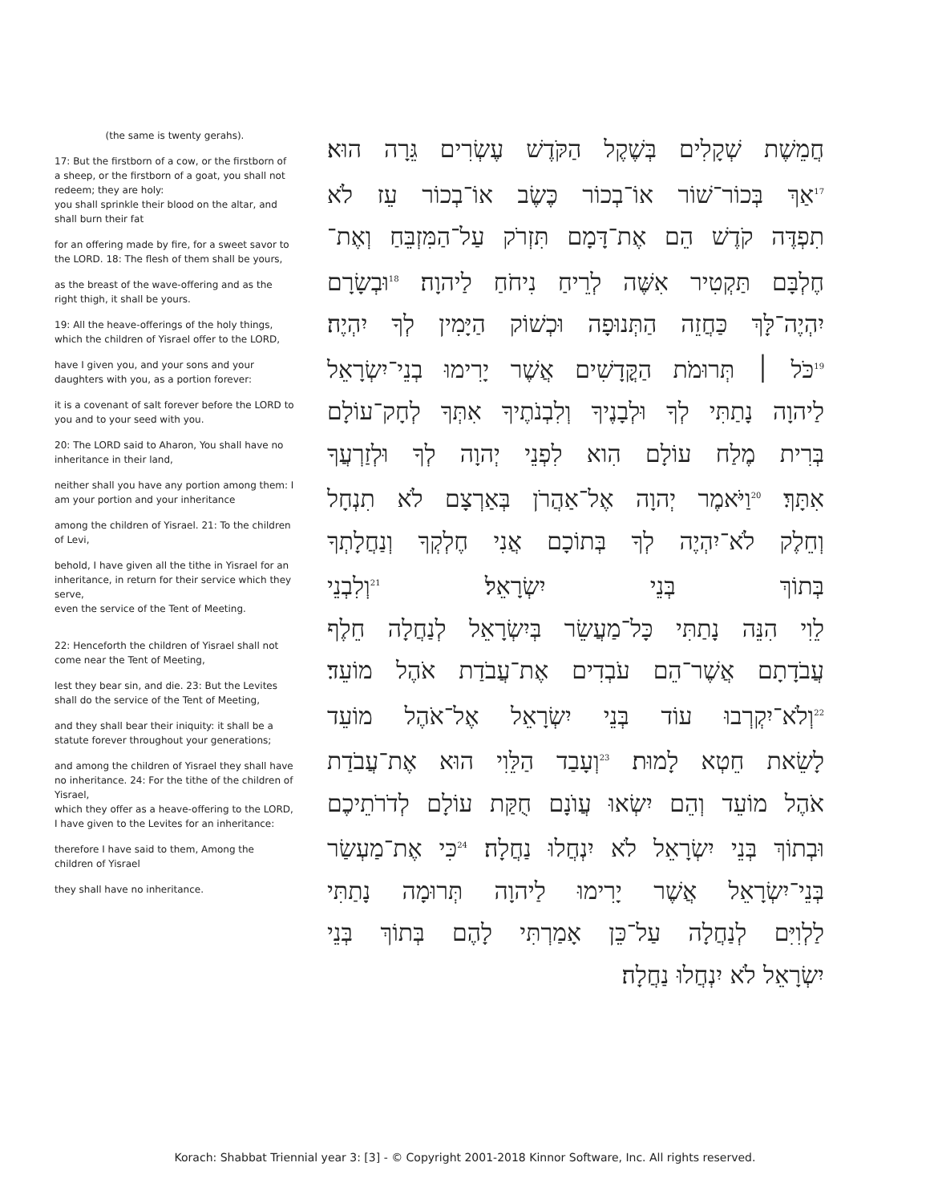(the same is twenty gerahs).
17: But the firstborn of a cow, or the firstborn of a sheep, or the firstborn of a goat, you shall not redeem; they are holy:
you shall sprinkle their blood on the altar, and shall burn their fat
for an offering made by fire, for a sweet savor to the LORD. 18: The flesh of them shall be yours,
as the breast of the wave-offering and as the right thigh, it shall be yours.
19: All the heave-offerings of the holy things, which the children of Yisrael offer to the LORD,
have I given you, and your sons and your daughters with you, as a portion forever:
it is a covenant of salt forever before the LORD to you and to your seed with you.
20: The LORD said to Aharon, You shall have no inheritance in their land,
neither shall you have any portion among them: I am your portion and your inheritance
among the children of Yisrael. 21: To the children of Levi,
behold, I have given all the tithe in Yisrael for an inheritance, in return for their service which they serve,
even the service of the Tent of Meeting.
22: Henceforth the children of Yisrael shall not come near the Tent of Meeting,
lest they bear sin, and die. 23: But the Levites shall do the service of the Tent of Meeting,
and they shall bear their iniquity: it shall be a statute forever throughout your generations;
and among the children of Yisrael they shall have no inheritance. 24: For the tithe of the children of Yisrael,
which they offer as a heave-offering to the LORD, I have given to the Levites for an inheritance:
therefore I have said to them, Among the children of Yisrael
they shall have no inheritance.
חֲמֵשֶׁת שְׁקָלִים בְּשֶׁקֶל הַקֹּדֶשׁ עֶשְׂרִים גֵּרָה הוּא׃
<sup>17</sup> אַךְ בְּכוֹר־שׁוֹר אוֹ־בְכוֹר כֶּשֶׂב אוֹ־בְכוֹר עֵז לֹא
תִפְדֶּה קֹדֶשׁ הֵם אֶת־דָּמָם תִּזְרֹק עַל־הַמִּזְבֵּחַ וְאֶת־
חֶלְבָּם תַּקְטִיר אִשֶּׁה לְרֵיחַ נִיחֹחַ לַיהוָה׃ <sup>18</sup>וּבְשָׂרָם
יִהְיֶה־לָּךְ כַּחֲזֵה הַתְּנוּפָה וּכְשׁוֹק הַיָּמִין לְךָ יִהְיֶה׃
<sup>19</sup> כֹּל ׀ תְּרוּמֹת הַקֳּדָשִׁים אֲשֶׁר יָרִימוּ בְנֵי־יִשְׂרָאֵל
לַיהוָה נָתַתִּי לְךָ וּלְבָנֶיךָ וְלִבְנֹתֶיךָ אִתְּךָ לְחָק־עוֹלָם
בְּרִית מֶלַח עוֹלָם הִוא לִפְנֵי יְהוָה לְךָ וּלְזַרְעֲךָ
אִתָּךְ׃ <sup>20</sup>וַיֹּאמֶר יְהוָה אֶל־אַהֲרֹן בְּאַרְצָם לֹא תִנְחָל
וְחֵלֶק לֹא־יִהְיֶה לְךָ בְּתוֹכָם אֲנִי חֶלְקְךָ וְנַחֲלָתְךָ
בְּתוֹךְ בְּנֵי יִשְׂרָאֵל׃ <sup>21</sup>וְלִבְנֵי
לֵוִי הִנֵּה נָתַתִּי כָּל־מַעֲשֵׂר בְּיִשְׂרָאֵל לְנַחֲלָה חֵלֶף
עֲבֹדָתָם אֲשֶׁר־הֵם עֹבְדִים אֶת־עֲבֹדַת אֹהֶל מוֹעֵד׃
<sup>22</sup> וְלֹא־יִקְרְבוּ עוֹד בְּנֵי יִשְׂרָאֵל אֶל־אֹהֶל מוֹעֵד
לָשֵׂאת חֵטְא לָמוּת׃ <sup>23</sup>וְעָבַד הַלֵּוִי הוּא אֶת־עֲבֹדַת
אֹהֶל מוֹעֵד וְהֵם יִשְׂאוּ עֲוֺנָם חֻקַּת עוֹלָם לְדֹרֹתֵיכֶם
וּבְתוֹךְ בְּנֵי יִשְׂרָאֵל לֹא יִנְחֲלוּ נַחֲלָה׃ <sup>24</sup>כִּי אֶת־מַעְשַׂר
בְּנֵי־יִשְׂרָאֵל אֲשֶׁר יָרִימוּ לַיהוָה תְּרוּמָה נָתַתִּי
לַלְוִיִּם לְנַחֲלָה עַל־כֵּן אָמַרְתִּי לָהֶם בְּתוֹךְ בְּנֵי
יִשְׂרָאֵל לֹא יִנְחֲלוּ נַחֲלָה׃
Korach: Shabbat Triennial year 3: [3] - © Copyright 2001-2018 Kinnor Software, Inc. All rights reserved.